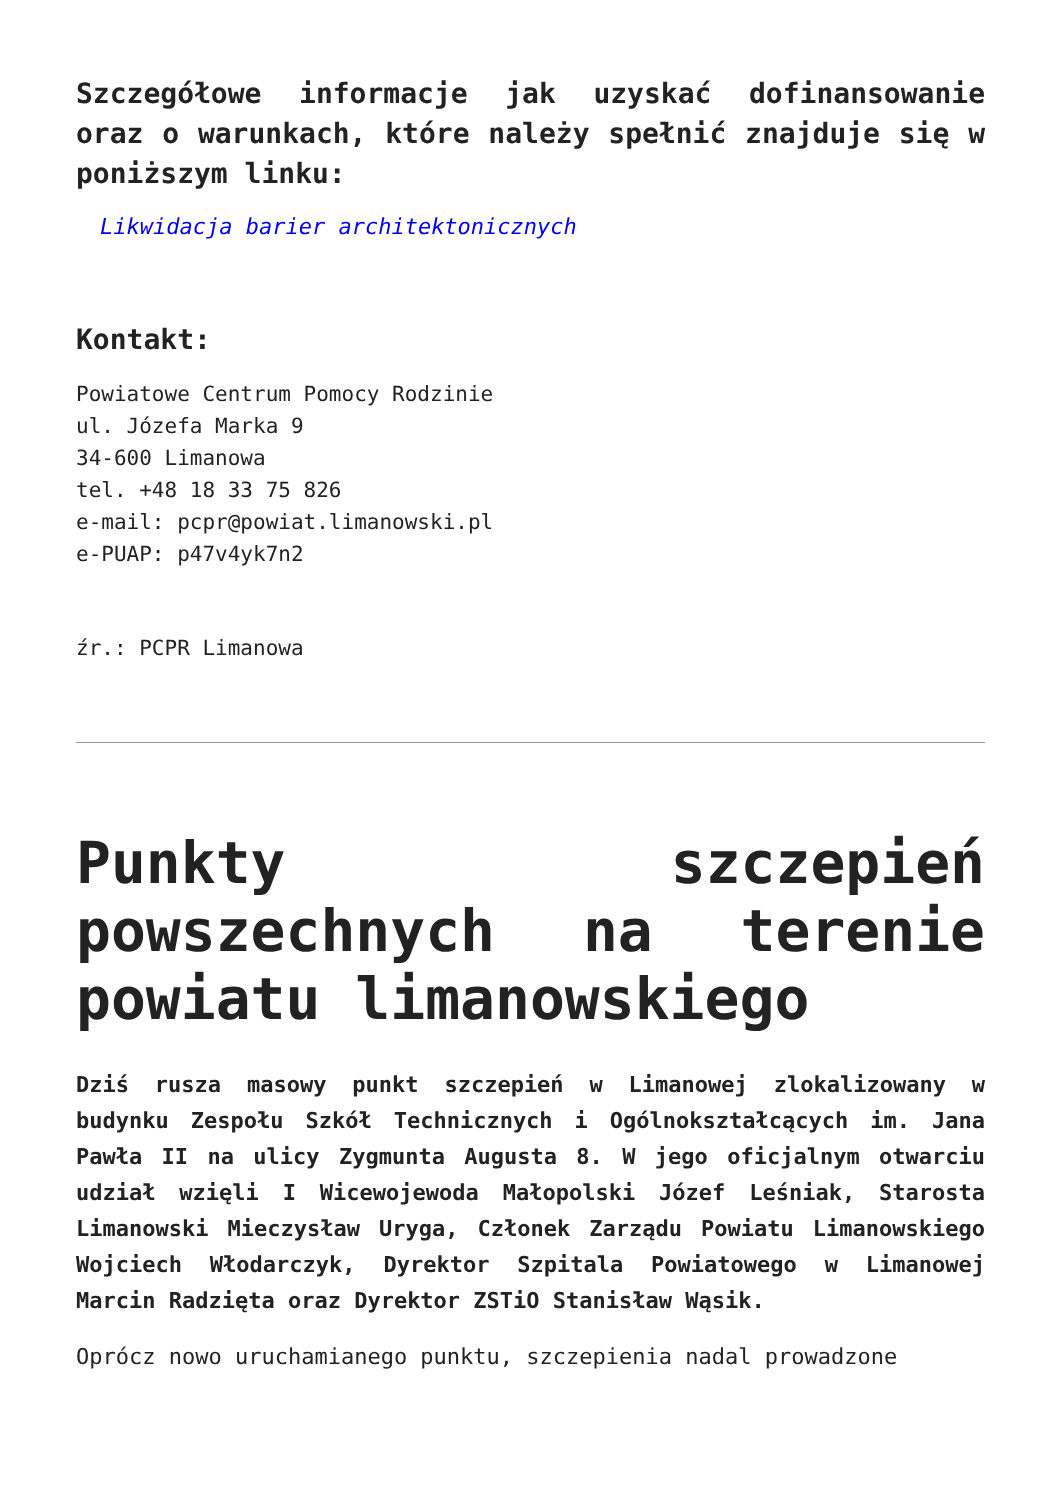Szczegółowe informacje jak uzyskać dofinansowanie oraz o warunkach, które należy spełnić znajduje się w poniższym linku:
Likwidacja barier architektonicznych
Kontakt:
Powiatowe Centrum Pomocy Rodzinie
ul. Józefa Marka 9
34-600 Limanowa
tel. +48 18 33 75 826
e-mail: pcpr@powiat.limanowski.pl
e-PUAP: p47v4yk7n2
źr.: PCPR Limanowa
Punkty szczepień powszechnych na terenie powiatu limanowskiego
Dziś rusza masowy punkt szczepień w Limanowej zlokalizowany w budynku Zespołu Szkół Technicznych i Ogólnokształcących im. Jana Pawła II na ulicy Zygmunta Augusta 8. W jego oficjalnym otwarciu udział wzięli I Wicewojewoda Małopolski Józef Leśniak, Starosta Limanowski Mieczysław Uryga, Członek Zarządu Powiatu Limanowskiego Wojciech Włodarczyk, Dyrektor Szpitala Powiatowego w Limanowej Marcin Radzięta oraz Dyrektor ZSTiO Stanisław Wąsik.
Oprócz nowo uruchamianego punktu, szczepienia nadal prowadzone